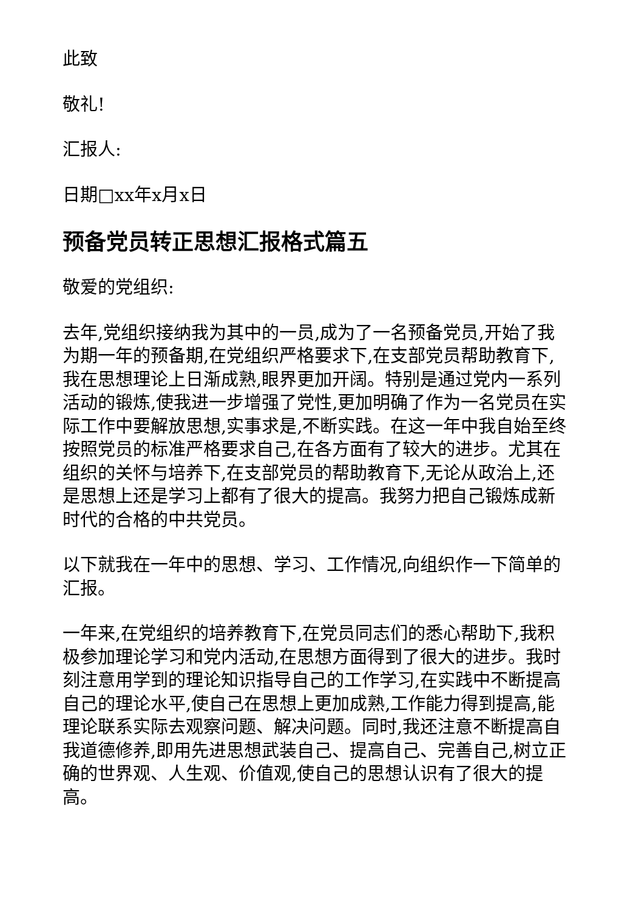此致
敬礼!
汇报人:
日期□xx年x月x日
预备党员转正思想汇报格式篇五
敬爱的党组织:
去年,党组织接纳我为其中的一员,成为了一名预备党员,开始了我为期一年的预备期,在党组织严格要求下,在支部党员帮助教育下,我在思想理论上日渐成熟,眼界更加开阔。特别是通过党内一系列活动的锻炼,使我进一步增强了党性,更加明确了作为一名党员在实际工作中要解放思想,实事求是,不断实践。在这一年中我自始至终按照党员的标准严格要求自己,在各方面有了较大的进步。尤其在组织的关怀与培养下,在支部党员的帮助教育下,无论从政治上,还是思想上还是学习上都有了很大的提高。我努力把自己锻炼成新时代的合格的中共党员。
以下就我在一年中的思想、学习、工作情况,向组织作一下简单的汇报。
一年来,在党组织的培养教育下,在党员同志们的悉心帮助下,我积极参加理论学习和党内活动,在思想方面得到了很大的进步。我时刻注意用学到的理论知识指导自己的工作学习,在实践中不断提高自己的理论水平,使自己在思想上更加成熟,工作能力得到提高,能理论联系实际去观察问题、解决问题。同时,我还注意不断提高自我道德修养,即用先进思想武装自己、提高自己、完善自己,树立正确的世界观、人生观、价值观,使自己的思想认识有了很大的提高。